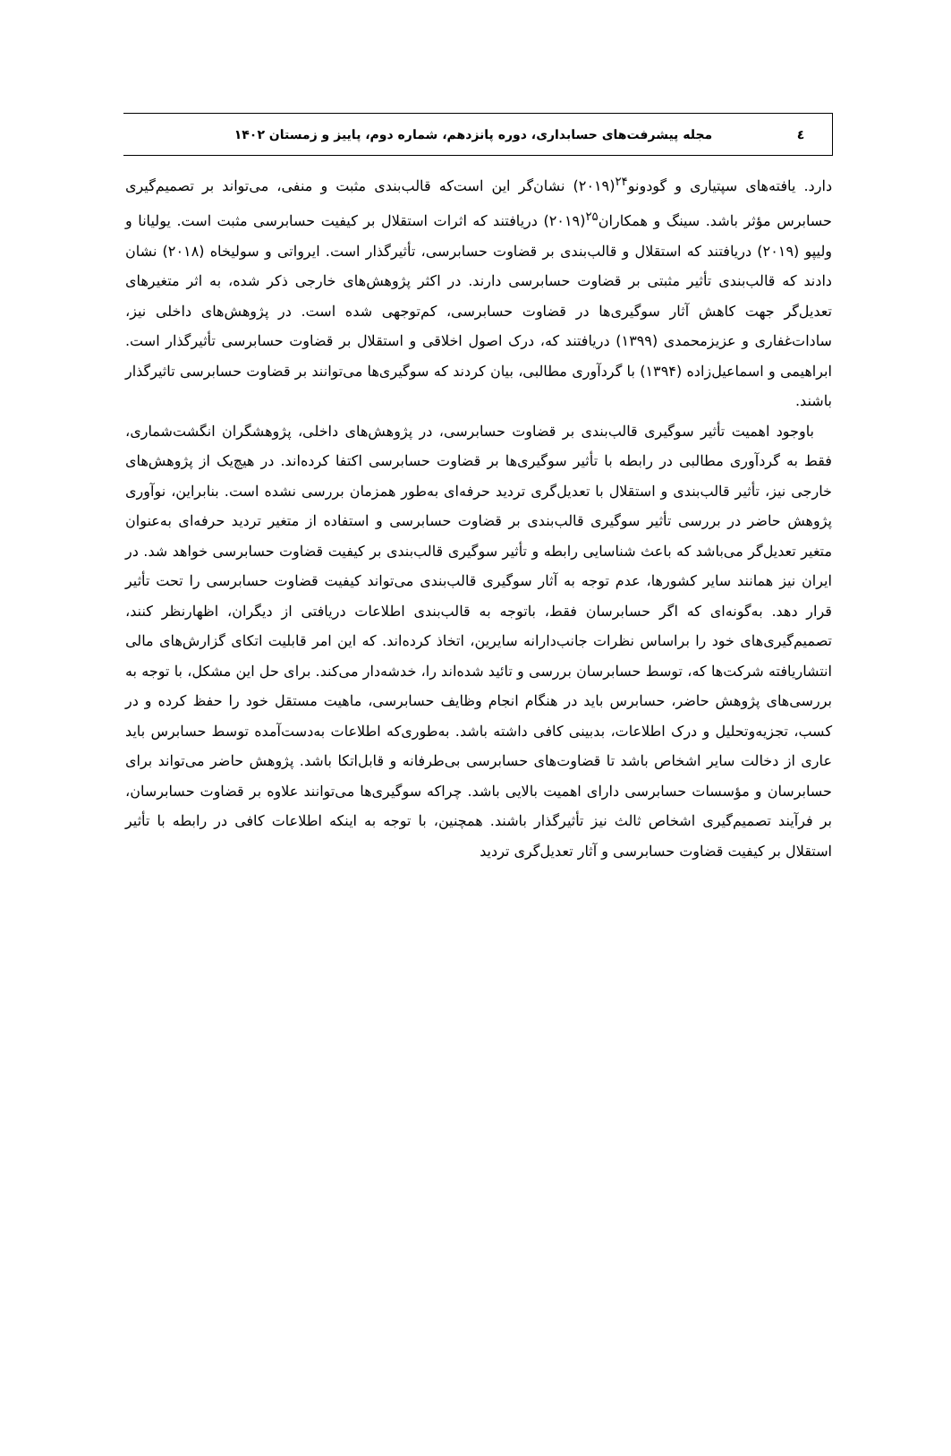٤
مجله پیشرفت‌های حسابداری، دوره پانزدهم، شماره دوم، پاییز و زمستان ۱۴۰۲
دارد. یافته‌های سپتیاری و گودونو<sup>۲۴</sup>(۲۰۱۹) نشان‌گر این است‌که قالب‌بندی مثبت و منفی، می‌تواند بر تصمیم‌گیری حسابرس مؤثر باشد. سینگ و همکاران<sup>۲۵</sup>(۲۰۱۹) دریافتند که اثرات استقلال بر کیفیت حسابرسی مثبت است. یولیانا و ولیپو (۲۰۱۹) دریافتند که استقلال و قالب‌بندی بر قضاوت حسابرسی، تأثیرگذار است. ایرواتی و سولیخاه (۲۰۱۸) نشان دادند که قالب‌بندی تأثیر مثبتی بر قضاوت حسابرسی دارند. در اکثر پژوهش‌های خارجی ذکر شده، به اثر متغیرهای تعدیل‌گر جهت کاهش آثار سوگیری‌ها در قضاوت حسابرسی، کم‌توجهی شده است. در پژوهش‌های داخلی نیز، سادات‌غفاری و عزیزمحمدی (۱۳۹۹) دریافتند که، درک اصول اخلاقی و استقلال بر قضاوت حسابرسی تأثیرگذار است. ابراهیمی و اسماعیل‌زاده (۱۳۹۴) با گردآوری مطالبی، بیان کردند که سوگیری‌ها می‌توانند بر قضاوت حسابرسی تاثیرگذار باشند.
باوجود اهمیت تأثیر سوگیری قالب‌بندی بر قضاوت حسابرسی، در پژوهش‌های داخلی، پژوهشگران انگشت‌شماری، فقط به گردآوری مطالبی در رابطه با تأثیر سوگیری‌ها بر قضاوت حسابرسی اکتفا کرده‌اند. در هیچ‌یک از پژوهش‌های خارجی نیز، تأثیر قالب‌بندی و استقلال با تعدیل‌گری تردید حرفه‌ای به‌طور همزمان بررسی نشده است. بنابراین، نوآوری پژوهش حاضر در بررسی تأثیر سوگیری قالب‌بندی بر قضاوت حسابرسی و استفاده از متغیر تردید حرفه‌ای به‌عنوان متغیر تعدیل‌گر می‌باشد که باعث شناسایی رابطه و تأثیر سوگیری قالب‌بندی بر کیفیت قضاوت حسابرسی خواهد شد. در ایران نیز همانند سایر کشورها، عدم توجه به آثار سوگیری قالب‌بندی می‌تواند کیفیت قضاوت حسابرسی را تحت تأثیر قرار دهد. به‌گونه‌ای که اگر حسابرسان فقط، باتوجه به قالب‌بندی اطلاعات دریافتی از دیگران، اظهارنظر کنند، تصمیم‌گیری‌های خود را براساس نظرات جانب‌دارانه سایرین، اتخاذ کرده‌اند. که این امر قابلیت اتکای گزارش‌های مالی انتشاریافته شرکت‌ها که، توسط حسابرسان بررسی و تائید شده‌اند را، خدشه‌دار می‌کند. برای حل این مشکل، با توجه به بررسی‌های پژوهش حاضر، حسابرس باید در هنگام انجام وظایف حسابرسی، ماهیت مستقل خود را حفظ کرده و در کسب، تجزیه‌وتحلیل و درک اطلاعات، بدبینی کافی داشته باشد. به‌طوری‌که اطلاعات به‌دست‌آمده توسط حسابرس باید عاری از دخالت سایر اشخاص باشد تا قضاوت‌های حسابرسی بی‌طرفانه و قابل‌اتکا باشد. پژوهش حاضر می‌تواند برای حسابرسان و مؤسسات حسابرسی دارای اهمیت بالایی باشد. چراکه سوگیری‌ها می‌توانند علاوه بر قضاوت حسابرسان، بر فرآیند تصمیم‌گیری اشخاص ثالث نیز تأثیرگذار باشند. همچنین، با توجه به اینکه اطلاعات کافی در رابطه با تأثیر استقلال بر کیفیت قضاوت حسابرسی و آثار تعدیل‌گری تردید